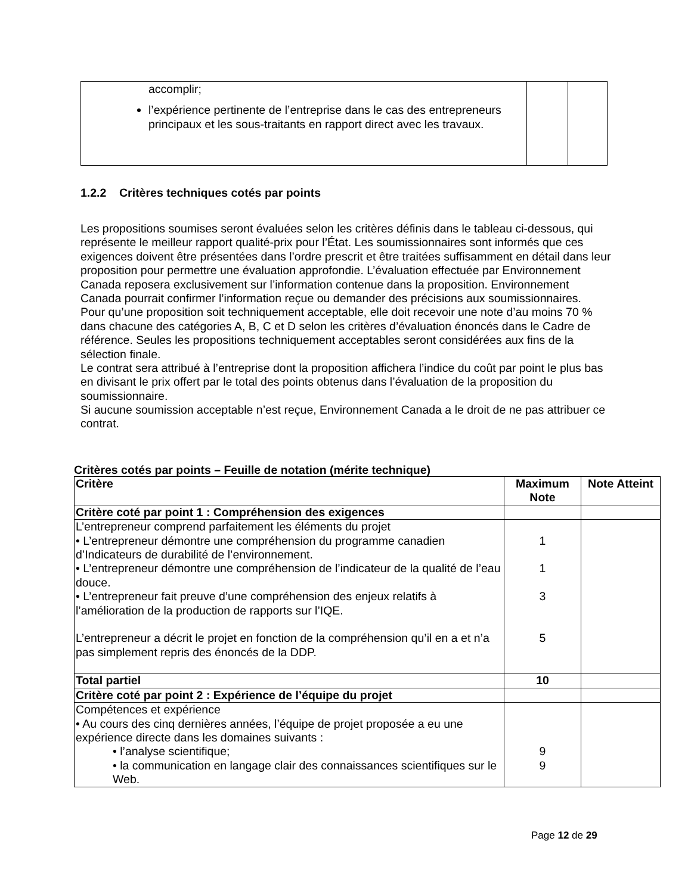| accomplir; l’expérience pertinente de l’entreprise dans le cas des entrepreneurs principaux et les sous-traitants en rapport direct avec les travaux. | | |
1.2.2 Critères techniques cotés par points
Les propositions soumises seront évaluées selon les critères définis dans le tableau ci-dessous, qui représente le meilleur rapport qualité-prix pour l’État. Les soumissionnaires sont informés que ces exigences doivent être présentées dans l’ordre prescrit et être traitées suffisamment en détail dans leur proposition pour permettre une évaluation approfondie. L’évaluation effectuée par Environnement Canada reposera exclusivement sur l’information contenue dans la proposition. Environnement Canada pourrait confirmer l’information reçue ou demander des précisions aux soumissionnaires.
Pour qu’une proposition soit techniquement acceptable, elle doit recevoir une note d’au moins 70 % dans chacune des catégories A, B, C et D selon les critères d’évaluation énoncés dans le Cadre de référence. Seules les propositions techniquement acceptables seront considérées aux fins de la sélection finale.
Le contrat sera attribué à l’entreprise dont la proposition affichera l’indice du coût par point le plus bas en divisant le prix offert par le total des points obtenus dans l’évaluation de la proposition du soumissionnaire.
Si aucune soumission acceptable n’est reçue, Environnement Canada a le droit de ne pas attribuer ce contrat.
Critères cotés par points – Feuille de notation (mérite technique)
| Critère | Maximum Note | Note Atteint |
| --- | --- | --- |
| Critère coté par point 1 : Compréhension des exigences | | |
| L’entrepreneur comprend parfaitement les éléments du projet • L’entrepreneur démontre une compréhension du programme canadien d’Indicateurs de durabilité de l’environnement. • L’entrepreneur démontre une compréhension de l’indicateur de la qualité de l’eau douce. • L’entrepreneur fait preuve d’une compréhension des enjeux relatifs à l’amélioration de la production de rapports sur l’IQE. L’entrepreneur a décrit le projet en fonction de la compréhension qu’il en a et n’a pas simplement repris des énoncés de la DDP. | 1 1 3 5 | |
| Total partiel | 10 | |
| Critère coté par point 2 : Expérience de l’équipe du projet | | |
| Compétences et expérience • Au cours des cinq dernières années, l’équipe de projet proposée a eu une expérience directe dans les domaines suivants : • l’analyse scientifique; • la communication en langage clair des connaissances scientifiques sur le Web. | 9 9 | |
Page 12 de 29